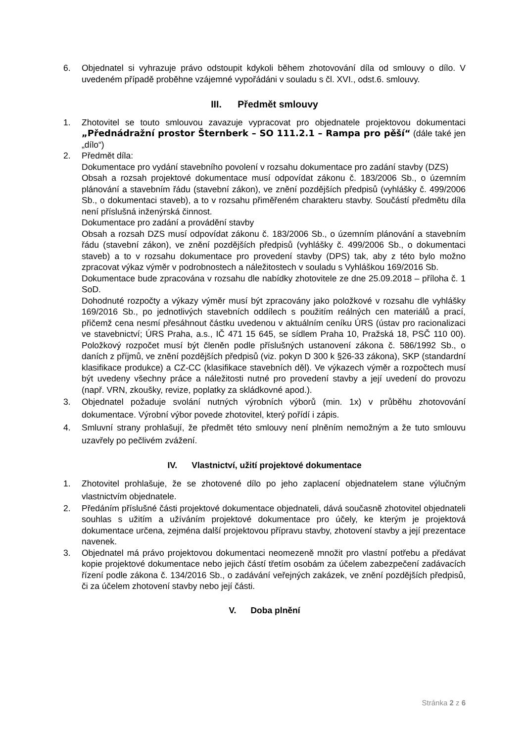6. Objednatel si vyhrazuje právo odstoupit kdykoli během zhotovování díla od smlouvy o dílo. V uvedeném případě proběhne vzájemné vypořádáni v souladu s čl. XVI., odst.6. smlouvy.
III. Předmět smlouvy
1. Zhotovitel se touto smlouvou zavazuje vypracovat pro objednatele projektovou dokumentaci „Přednádražní prostor Šternberk – SO 111.2.1 – Rampa pro pěší“ (dále také jen „dílo“)
2. Předmět díla:
Dokumentace pro vydání stavebního povolení v rozsahu dokumentace pro zadání stavby (DZS)
Obsah a rozsah projektové dokumentace musí odpovídat zákonu č. 183/2006 Sb., o územním plánování a stavebním řádu (stavební zákon), ve znění pozdějších předpisů (vyhlášky č. 499/2006 Sb., o dokumentaci staveb), a to v rozsahu přiměřeném charakteru stavby. Součástí předmětu díla není příslušná inženýrská činnost.
Dokumentace pro zadání a provádění stavby
Obsah a rozsah DZS musí odpovídat zákonu č. 183/2006 Sb., o územním plánování a stavebním řádu (stavební zákon), ve znění pozdějších předpisů (vyhlášky č. 499/2006 Sb., o dokumentaci staveb) a to v rozsahu dokumentace pro provedení stavby (DPS) tak, aby z této bylo možno zpracovat výkaz výměr v podrobnostech a náležitostech v souladu s Vyhláškou 169/2016 Sb.
Dokumentace bude zpracována v rozsahu dle nabídky zhotovitele ze dne 25.09.2018 – příloha č. 1 SoD.
Dohodnuté rozpočty a výkazy výměr musí být zpracovány jako položkové v rozsahu dle vyhlášky 169/2016 Sb., po jednotlivých stavebních oddílech s použitím reálných cen materiálů a prací, přičemž cena nesmí přesáhnout částku uvedenou v aktuálním ceníku ÚRS (ústav pro racionalizaci ve stavebnictví; ÚRS Praha, a.s., IČ 471 15 645, se sídlem Praha 10, Pražská 18, PSČ 110 00). Položkový rozpočet musí být členěn podle příslušných ustanovení zákona č. 586/1992 Sb., o daních z příjmů, ve znění pozdějších předpisů (viz. pokyn D 300 k §26-33 zákona), SKP (standardní klasifikace produkce) a CZ-CC (klasifikace stavebních děl). Ve výkazech výměr a rozpočtech musí být uvedeny všechny práce a náležitosti nutné pro provedení stavby a její uvedení do provozu (např. VRN, zkoušky, revize, poplatky za skládkovné apod.).
3. Objednatel požaduje svolání nutných výrobních výborů (min. 1x) v průběhu zhotovování dokumentace. Výrobní výbor povede zhotovitel, který pořídí i zápis.
4. Smluvní strany prohlašují, že předmět této smlouvy není plněním nemožným a že tuto smlouvu uzavřely po pečlivém zvážení.
IV. Vlastnictví, užití projektové dokumentace
1. Zhotovitel prohlašuje, že se zhotovené dílo po jeho zaplacení objednatelem stane výlučným vlastnictvím objednatele.
2. Předáním příslušné části projektové dokumentace objednateli, dává současně zhotovitel objednateli souhlas s užitím a užíváním projektové dokumentace pro účely, ke kterým je projektová dokumentace určena, zejména další projektovou přípravu stavby, zhotovení stavby a její prezentace navenek.
3. Objednatel má právo projektovou dokumentaci neomezeně množit pro vlastní potřebu a předávat kopie projektové dokumentace nebo jejich částí třetím osobám za účelem zabezpečení zadávacích řízení podle zákona č. 134/2016 Sb., o zadávání veřejných zakázek, ve znění pozdějších předpisů, či za účelem zhotovení stavby nebo její části.
V. Doba plnění
Stránka 2 z 6